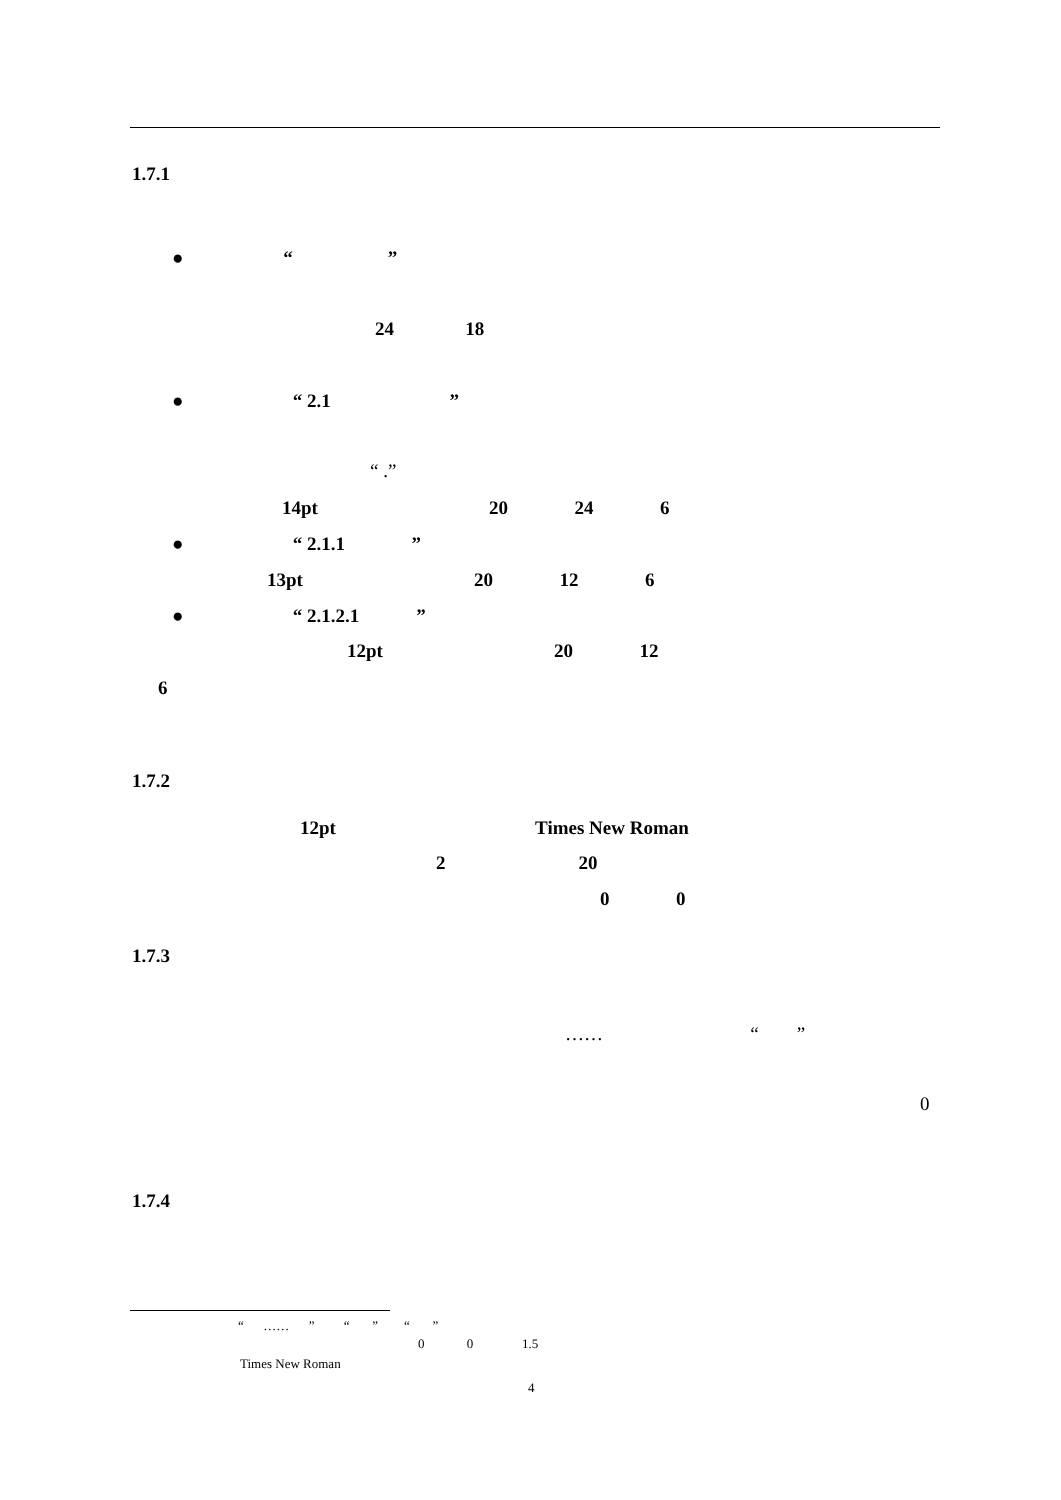1.7.1
● “ ”
24 18
● “ 2.1 ”
“ .”
14pt 20 24 6
● “ 2.1.1 ”
13pt 20 12 6
● “ 2.1.2.1 ”
12pt 20 12
6
1.7.2
12pt Times New Roman
2 20
0 0
1.7.3
…… “ ”
0
1.7.4
“ …… ” “ ” “ ”
0 0 1.5
Times New Roman
4